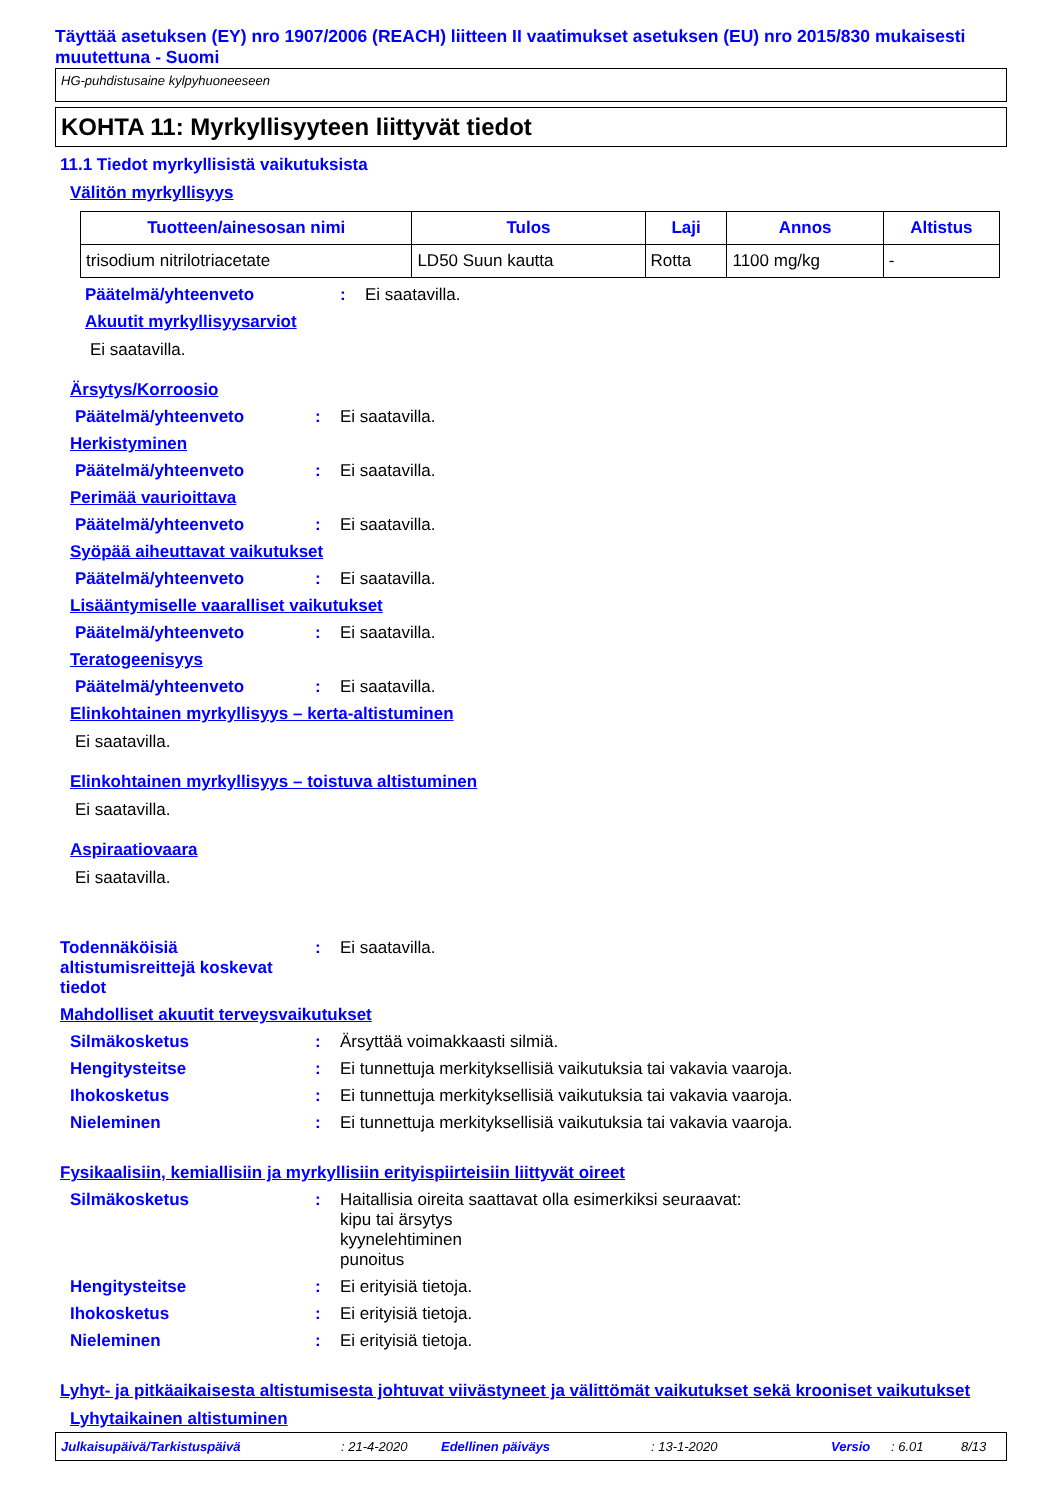Täyttää asetuksen (EY) nro 1907/2006 (REACH) liitteen II vaatimukset asetuksen (EU) nro 2015/830 mukaisesti muutettuna - Suomi
HG-puhdistusaine kylpyhuoneeseen
KOHTA 11: Myrkyllisyyteen liittyvät tiedot
11.1 Tiedot myrkyllisistä vaikutuksista
Välitön myrkyllisyys
| Tuotteen/ainesosan nimi | Tulos | Laji | Annos | Altistus |
| --- | --- | --- | --- | --- |
| trisodium nitrilotriacetate | LD50 Suun kautta | Rotta | 1100 mg/kg | - |
Päätelmä/yhteenveto: Ei saatavilla.
Akuutit myrkyllisyysarviot
Ei saatavilla.
Ärsytys/Korroosio
Päätelmä/yhteenveto: Ei saatavilla.
Herkistyminen
Päätelmä/yhteenveto: Ei saatavilla.
Perimää vaurioittava
Päätelmä/yhteenveto: Ei saatavilla.
Syöpää aiheuttavat vaikutukset
Päätelmä/yhteenveto: Ei saatavilla.
Lisääntymiselle vaaralliset vaikutukset
Päätelmä/yhteenveto: Ei saatavilla.
Teratogeenisyys
Päätelmä/yhteenveto: Ei saatavilla.
Elinkohtainen myrkyllisyys – kerta-altistuminen
Ei saatavilla.
Elinkohtainen myrkyllisyys – toistuva altistuminen
Ei saatavilla.
Aspiraatiovaara
Ei saatavilla.
Todennäköisiä altistumisreittejä koskevat tiedot: Ei saatavilla.
Mahdolliset akuutit terveysvaikutukset
Silmäkosketus: Ärsyttää voimakkaasti silmiä.
Hengitysteitse: Ei tunnettuja merkityksellisiä vaikutuksia tai vakavia vaaroja.
Ihokosketus: Ei tunnettuja merkityksellisiä vaikutuksia tai vakavia vaaroja.
Nieleminen: Ei tunnettuja merkityksellisiä vaikutuksia tai vakavia vaaroja.
Fysikaalisiin, kemiallisiin ja myrkyllisiin erityispiirteisiin liittyvät oireet
Silmäkosketus: Haitallisia oireita saattavat olla esimerkiksi seuraavat:
kipu tai ärsytys
kyynelehtiminen
punoitus
Hengitysteitse: Ei erityisiä tietoja.
Ihokosketus: Ei erityisiä tietoja.
Nieleminen: Ei erityisiä tietoja.
Lyhyt- ja pitkäaikaisesta altistumisesta johtuvat viivästyneet ja välittömät vaikutukset sekä krooniset vaikutukset
Lyhytaikainen altistuminen
Julkaisupäivä/Tarkistuspäivä: 21-4-2020 Edellinen päiväys: 13-1-2020 Versio: 6.01 8/13